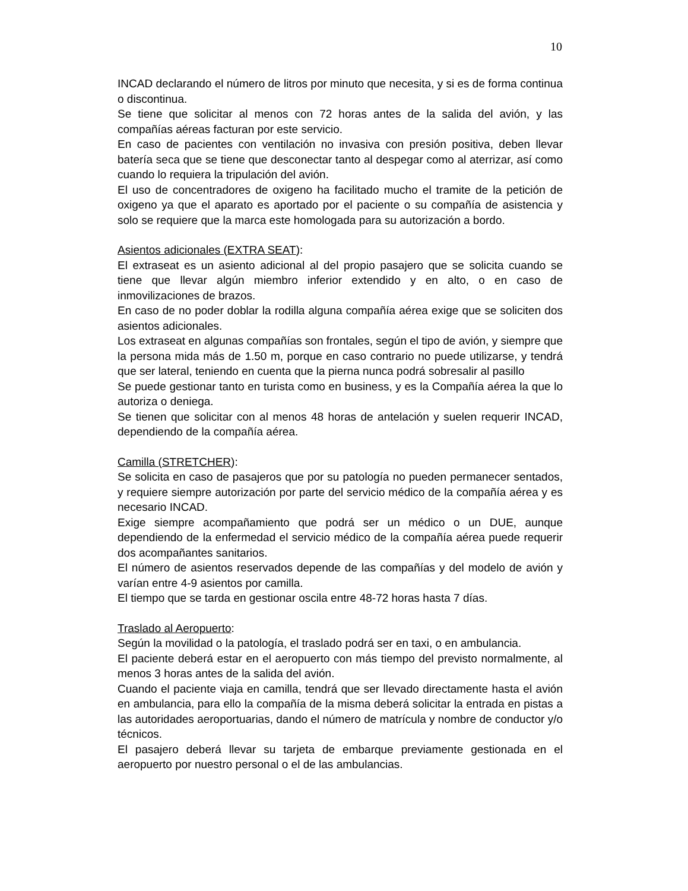10
INCAD declarando el número de litros por minuto que necesita, y si es de forma continua o discontinua.
Se tiene que solicitar al menos con 72 horas antes de la salida del avión, y las compañías aéreas facturan por este servicio.
En caso de pacientes con ventilación no invasiva con presión positiva, deben llevar batería seca que se tiene que desconectar tanto al despegar como al aterrizar, así como cuando lo requiera la tripulación del avión.
El uso de concentradores de oxigeno ha facilitado mucho el tramite de la petición de oxigeno ya que el aparato es aportado por el paciente o su compañía de asistencia y solo se requiere que la marca este homologada para su autorización a bordo.
Asientos adicionales (EXTRA SEAT):
El extraseat es un asiento adicional al del propio pasajero que se solicita cuando se tiene que llevar algún miembro inferior extendido y en alto, o en caso de inmovilizaciones de brazos.
En caso de no poder doblar la rodilla alguna compañía aérea exige que se soliciten dos asientos adicionales.
Los extraseat en algunas compañías son frontales, según el tipo de avión, y siempre que la persona mida más de 1.50 m, porque en caso contrario no puede utilizarse, y tendrá que ser lateral, teniendo en cuenta que la pierna nunca podrá sobresalir al pasillo
Se puede gestionar tanto en turista como en business, y es la Compañía aérea la que lo autoriza o deniega.
Se tienen que solicitar con al menos 48 horas de antelación y suelen requerir INCAD, dependiendo de la compañía aérea.
Camilla (STRETCHER):
Se solicita en caso de pasajeros que por su patología no pueden permanecer sentados, y requiere siempre autorización por parte del servicio médico de la compañía aérea y es necesario INCAD.
Exige siempre acompañamiento que podrá ser un médico o un DUE, aunque dependiendo de la enfermedad el servicio médico de la compañía aérea puede requerir dos acompañantes sanitarios.
El número de asientos reservados depende de las compañías y del modelo de avión y varían entre 4-9 asientos por camilla.
El tiempo que se tarda en gestionar oscila entre 48-72 horas hasta 7 días.
Traslado al Aeropuerto:
Según la movilidad o la patología, el traslado podrá ser en taxi, o en ambulancia.
El paciente deberá estar en el aeropuerto con más tiempo del previsto normalmente, al menos 3 horas antes de la salida del avión.
Cuando el paciente viaja en camilla, tendrá que ser llevado directamente hasta el avión en ambulancia, para ello la compañía de la misma deberá solicitar la entrada en pistas a las autoridades aeroportuarias, dando el número de matrícula y nombre de conductor y/o técnicos.
El pasajero deberá llevar su tarjeta de embarque previamente gestionada en el aeropuerto por nuestro personal o el de las ambulancias.